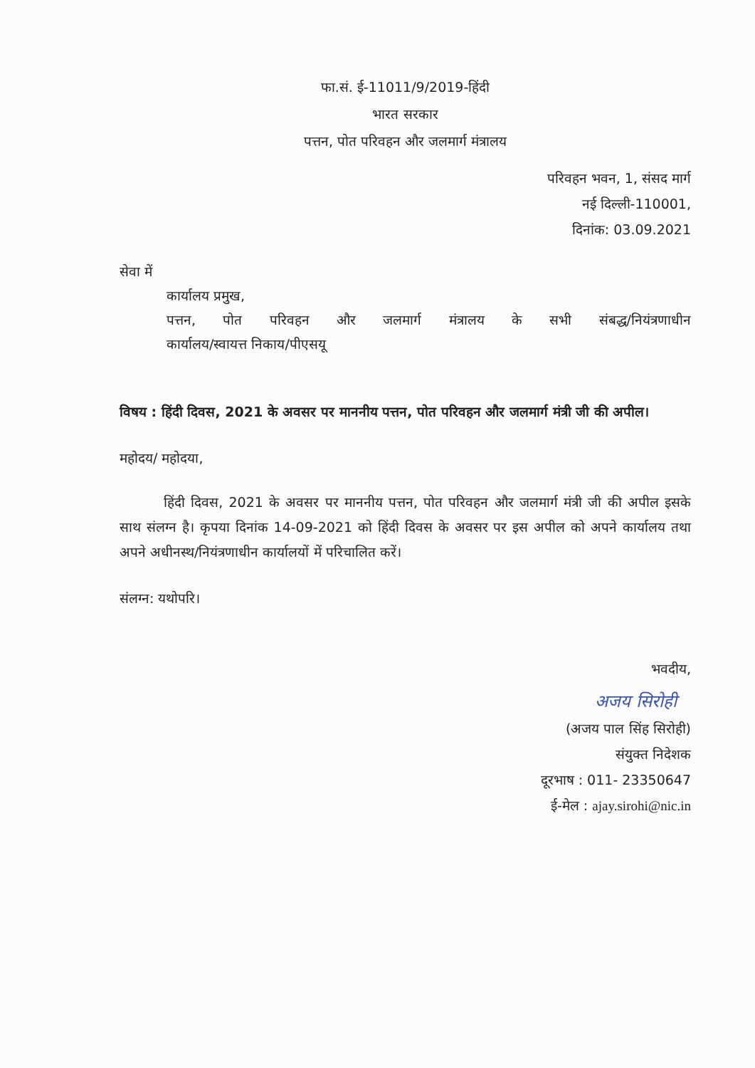फा.सं. ई-11011/9/2019-हिंदी
भारत सरकार
पत्तन, पोत परिवहन और जलमार्ग मंत्रालय
परिवहन भवन, 1, संसद मार्ग
नई दिल्ली-110001,
दिनांक: 03.09.2021
सेवा में
कार्यालय प्रमुख,
पत्तन, पोत परिवहन और जलमार्ग मंत्रालय के सभी संबद्ध/नियंत्रणाधीन
कार्यालय/स्वायत्त निकाय/पीएसयू
विषय : हिंदी दिवस, 2021 के अवसर पर माननीय पत्तन, पोत परिवहन और जलमार्ग मंत्री जी की अपील।
महोदय/ महोदया,
हिंदी दिवस, 2021 के अवसर पर माननीय पत्तन, पोत परिवहन और जलमार्ग मंत्री जी की अपील इसके साथ संलग्न है। कृपया दिनांक 14-09-2021 को हिंदी दिवस के अवसर पर इस अपील को अपने कार्यालय तथा अपने अधीनस्थ/नियंत्रणाधीन कार्यालयों में परिचालित करें।
संलग्न: यथोपरि।
भवदीय,
अजय सिरोही
(अजय पाल सिंह सिरोही)
संयुक्त निदेशक
दूरभाष : 011- 23350647
ई-मेल : ajay.sirohi@nic.in